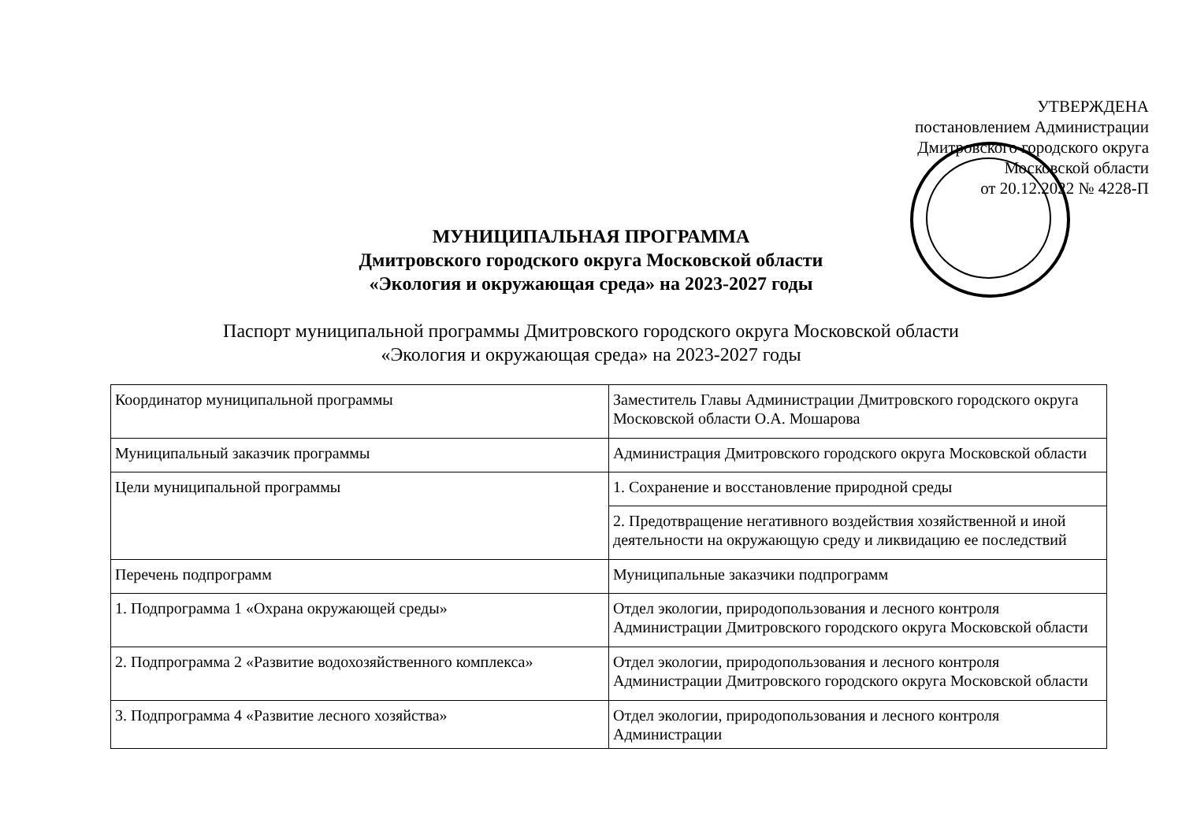УТВЕРЖДЕНА
постановлением Администрации
Дмитровского городского округа
Московской области
от 20.12.2022 № 4228-П
МУНИЦИПАЛЬНАЯ ПРОГРАММА
Дмитровского городского округа Московской области
«Экология и окружающая среда» на 2023-2027 годы
Паспорт муниципальной программы Дмитровского городского округа Московской области
«Экология и окружающая среда» на 2023-2027 годы
| Координатор муниципальной программы | Заместитель Главы Администрации Дмитровского городского округа Московской области О.А. Мошарова |
| Муниципальный заказчик программы | Администрация Дмитровского городского округа Московской области |
| Цели муниципальной программы | 1. Сохранение и восстановление природной среды |
| | 2. Предотвращение негативного воздействия хозяйственной и иной деятельности на окружающую среду и ликвидацию ее последствий |
| Перечень подпрограмм | Муниципальные заказчики подпрограмм |
| 1. Подпрограмма 1 «Охрана окружающей среды» | Отдел экологии, природопользования и лесного контроля Администрации Дмитровского городского округа Московской области |
| 2. Подпрограмма 2 «Развитие водохозяйственного комплекса» | Отдел экологии, природопользования и лесного контроля Администрации Дмитровского городского округа Московской области |
| 3. Подпрограмма 4 «Развитие лесного хозяйства» | Отдел экологии, природопользования и лесного контроля Администрации |